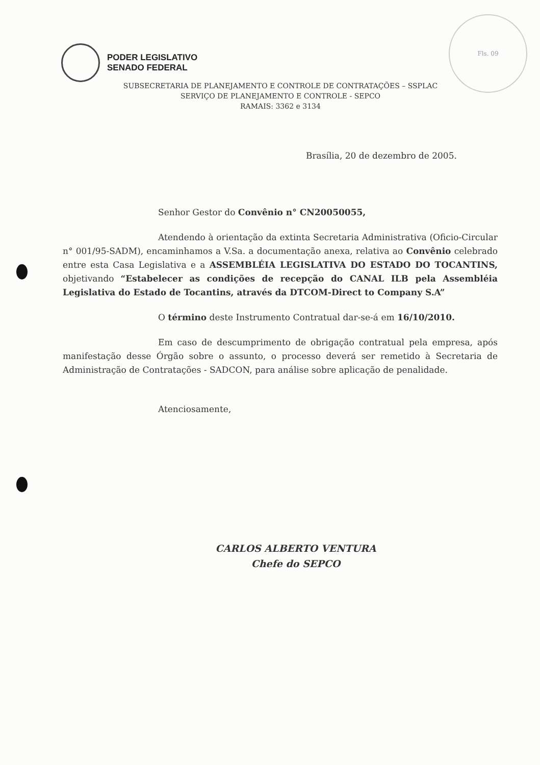PODER LEGISLATIVO
SENADO FEDERAL
Fls. 09
SUBSECRETARIA DE PLANEJAMENTO E CONTROLE DE CONTRATAÇÕES – SSPLAC
SERVIÇO DE PLANEJAMENTO E CONTROLE - SEPCO
RAMAIS: 3362 e 3134
Brasília, 20 de dezembro de 2005.
Senhor Gestor do Convênio n° CN20050055,
Atendendo à orientação da extinta Secretaria Administrativa (Oficio-Circular n° 001/95-SADM), encaminhamos a V.Sa. a documentação anexa, relativa ao Convênio celebrado entre esta Casa Legislativa e a ASSEMBLÉIA LEGISLATIVA DO ESTADO DO TOCANTINS, objetivando “Estabelecer as condições de recepção do CANAL ILB pela Assembléia Legislativa do Estado de Tocantins, através da DTCOM-Direct to Company S.A”
O término deste Instrumento Contratual dar-se-á em 16/10/2010.
Em caso de descumprimento de obrigação contratual pela empresa, após manifestação desse Órgão sobre o assunto, o processo deverá ser remetido à Secretaria de Administração de Contratações - SADCON, para análise sobre aplicação de penalidade.
Atenciosamente,
CARLOS ALBERTO VENTURA
Chefe do SEPCO